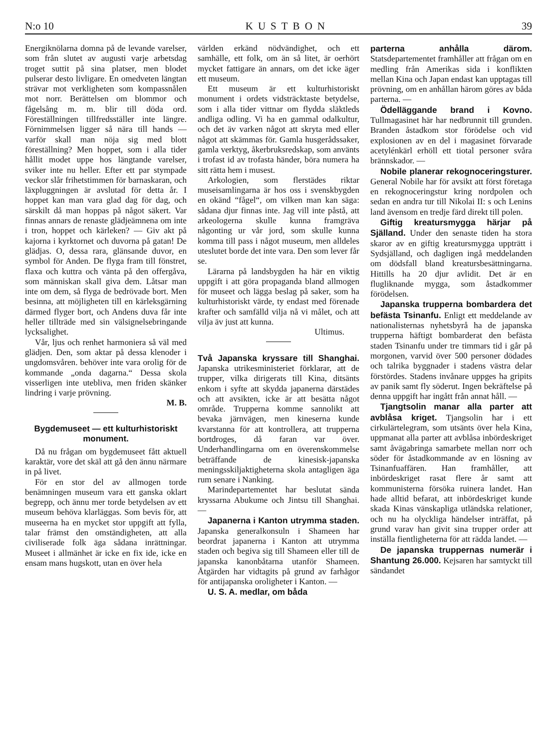N:o 10 KUSTBON 39
Energiknölarna domna på de levande varelser, som från slutet av augusti varje arbetsdag troget suttit på sina platser, men blodet pulserar desto livligare. En omedveten längtan strävar mot verkligheten som kompassnålen mot norr. Berättelsen om blommor och fågelsång m. m. blir till döda ord. Föreställningen tillfredsställer inte längre. Förnimmelsen ligger så nära till hands — varför skall man nöja sig med blott föreställning? Men hoppet, som i alla tider hållit modet uppe hos längtande varelser, sviker inte nu heller. Efter ett par stympade veckor slår frihetstimmen för barnaskaran, och läxpluggningen är avslutad för detta år. I hoppet kan man vara glad dag för dag, och särskilt då man hoppas på något säkert. Var finnas annars de renaste glädjeämnena om inte i tron, hoppet och kärleken? — Giv akt på kajorna i kyrktornet och duvorna på gatan! De glädjas. O, dessa rara, glänsande duvor, en symbol för Anden. De flyga fram till fönstret, flaxa och kuttra och vänta på den offergåva, som människan skall giva dem. Låtsar man inte om dem, så flyga de bedrövade bort. Men besinna, att möjligheten till en kärleksgärning därmed flyger bort, och Andens duva får inte heller tillträde med sin välsignelsebringande lycksalighet.
Vår, ljus och renhet harmoniera så väl med glädjen. Den, som aktar på dessa klenoder i ungdomsvåren. behöver inte vara orolig för de kommande „onda dagarna.“ Dessa skola visserligen inte utebliva, men friden skänker lindring i varje prövning.
M. B.
Bygdemuseet — ett kulturhistoriskt monument.
Då nu frågan om bygdemuseet fått aktuell karaktär, vore det skäl att gå den ännu närmare in på livet.
För en stor del av allmogen torde benämningen museum vara ett ganska oklart begrepp, och ännu mer torde betydelsen av ett museum behöva klarläggas. Som bevis för, att museerna ha en mycket stor uppgift att fylla, talar främst den omständigheten, att alla civiliserade folk äga sådana inrättningar. Museet i allmänhet är icke en fix ide, icke en ensam mans hugskott, utan en över hela
världen erkänd nödvändighet, och ett samhälle, ett folk, om än så litet, är oerhört mycket fattigare än annars, om det icke äger ett museum.
Ett museum är ett kulturhistoriskt monument i ordets vidsträcktaste betydelse, som i alla tider vittnar om flydda släktleds andliga odling. Vi ha en gammal odalkultur, och det äv varken något att skryta med eller något att skämmas för. Gamla husgerådssaker, gamla verktyg, åkerbruksredskap, som använts i trofast id av trofasta händer, böra numera ha sitt rätta hem i musest.
Arkologien, som flerstädes riktar museisamlingarna är hos oss i svenskbygden en okänd “fågel“, om vilken man kan säga: sådana djur finnas inte. Jag vill inte påstå, att arkeologerna skulle kunna framgräva någonting ur vår jord, som skulle kunna komma till pass i något museum, men alldeles uteslutet borde det inte vara. Den som lever får se.
Lärarna på landsbygden ha här en viktig uppgift i att göra propaganda bland allmogen för museet och lägga beslag på saker, som ha kulturhistoriskt värde, ty endast med förenade krafter och samfälld vilja nå vi målet, och att vilja äv just att kunna.
Ultimus.
Två Japanska kryssare till Shanghai. Japanska utrikesministeriet förklarar, att de trupper, vilka dirigerats till Kina, ditsänts enkom i syfte att skydda japanerna därstädes och att avsikten, icke är att besätta något område. Trupperna komme sannolikt att bevaka järnvägen, men kineserna kunde kvarstanna för att kontrollera, att trupperna bortdroges, då faran var över. Underhandlingarna om en överenskommelse beträffande de kinesisk-japanska meningsskiljaktigheterna skola antagligen äga rum senare i Nanking.
Marindepartementet har beslutat sända kryssarna Abukume och Jintsu till Shanghai. —
Japanerna i Kanton utrymma staden. Japanska generalkonsuln i Shameen har beordrat japanerna i Kanton att utrymma staden och begiva sig till Shameen eller till de japanska kanonbåtarna utanför Shameen. Åtgärden har vidtagits på grund av farhågor för antijapanska oroligheter i Kanton. —
U. S. A. medlar, om båda
parterna anhålla därom. Statsdepartementet framhåller att frågan om en medling från Amerikas sida i konflikten mellan Kina och Japan endast kan upptagas till prövning, om en anhållan härom göres av båda parterna. —
Ödelläggande brand i Kovno. Tullmagasinet här har nedbrunnit till grunden. Branden åstadkom stor förödelse och vid explosionen av en del i magasinet förvarade acetylénkärl erhöll ett tiotal personer svåra brännskador. —
Nobile planerar rekognoceringsturer. General Nobile har för avsikt att först företaga en rekognoceringstur kring nordpolen och sedan en andra tur till Nikolai II: s och Lenins land ävensom en tredje färd direkt till polen.
Giftig kreatursmygga härjar på Själland. Under den senaste tiden ha stora skaror av en giftig kreatursmygga uppträtt i Sydsjälland, och dagligen ingå meddelanden om dödsfall bland kreatursbesättningarna. Hittills ha 20 djur avlidit. Det är en flugliknande mygga, som åstadkommer förödelsen.
Japanska trupperna bombardera det befästa Tsinanfu. Enligt ett meddelande av nationalisternas nyhetsbyrå ha de japanska trupperna häftigt bombarderat den befästa staden Tsinanfu under tre timmars tid i går på morgonen, varvid över 500 personer dödades och talrika byggnader i stadens västra delar förstördes. Stadens invånare uppges ha gripits av panik samt fly söderut. Ingen bekräftelse på denna uppgift har ingått från annat håll. —
Tjangtsolin manar alla parter att avblåsa kriget. Tjangsolin har i ett cirkulärtelegram, som utsänts över hela Kina, uppmanat alla parter att avblåsa inbördeskriget samt åvägabringa samarbete mellan norr och söder för åstadkommande av en lösning av Tsinanfuaffären. Han framhåller, att inbördeskriget rasat flere år samt att kommunisterna försöka ruinera landet. Han hade alltid befarat, att inbördeskriget kunde skada Kinas vänskapliga utländska relationer, och nu ha olyckliga händelser inträffat, på grund varav han givit sina trupper order att inställa fientligheterna för att rädda landet. —
De japanska truppernas numerär i Shantung 26.000. Kejsaren har samtyckt till sändandet